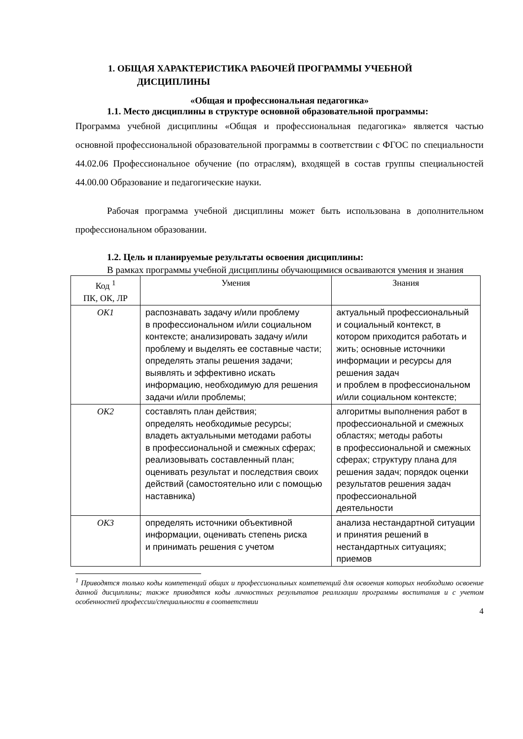1. ОБЩАЯ ХАРАКТЕРИСТИКА РАБОЧЕЙ ПРОГРАММЫ УЧЕБНОЙ
ДИСЦИПЛИНЫ
«Общая и профессиональная педагогика»
1.1. Место дисциплины в структуре основной образовательной программы:
Программа учебной дисциплины «Общая и профессиональная педагогика» является частью основной профессиональной образовательной программы в соответствии с ФГОС по специальности 44.02.06 Профессиональное обучение (по отраслям), входящей в состав группы специальностей 44.00.00 Образование и педагогические науки.
Рабочая программа учебной дисциплины может быть использована в дополнительном профессиональном образовании.
1.2. Цель и планируемые результаты освоения дисциплины:
В рамках программы учебной дисциплины обучающимися осваиваются умения и знания
| Код <sup>1</sup> ПК, ОК, ЛР | Умения | Знания |
| --- | --- | --- |
| ОК1 | распознавать задачу и/или проблему в профессиональном и/или социальном контексте; анализировать задачу и/или проблему и выделять ее составные части; определять этапы решения задачи; выявлять и эффективно искать информацию, необходимую для решения задачи и/или проблемы; | актуальный профессиональный и социальный контекст, в котором приходится работать и жить; основные источники информации и ресурсы для решения задач и проблем в профессиональном и/или социальном контексте; |
| ОК2 | составлять план действия; определять необходимые ресурсы; владеть актуальными методами работы в профессиональной и смежных сферах; реализовывать составленный план; оценивать результат и последствия своих действий (самостоятельно или с помощью наставника) | алгоритмы выполнения работ в профессиональной и смежных областях; методы работы в профессиональной и смежных сферах; структуру плана для решения задач; порядок оценки результатов решения задач профессиональной деятельности |
| ОК3 | определять источники объективной информации, оценивать степень риска и принимать решения с учетом | анализа нестандартной ситуации и принятия решений в нестандартных ситуациях; приемов |
<sup>1</sup> Приводятся только коды компетенций общих и профессиональных компетенций для освоения которых необходимо освоение данной дисциплины; также приводятся коды личностных результатов реализации программы воспитания и с учетом особенностей профессии/специальности в соответствии
4